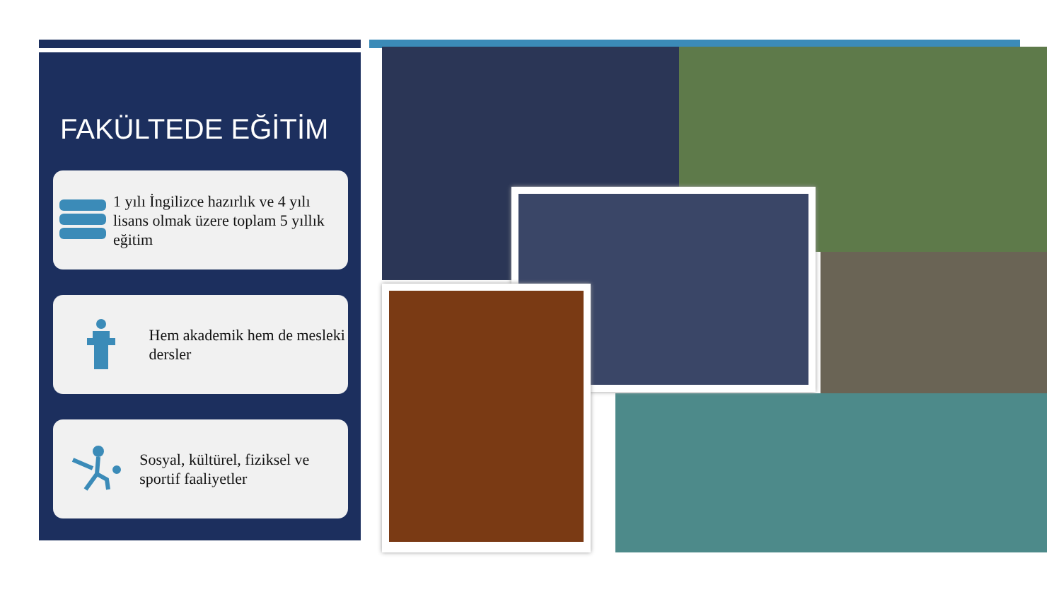FAKÜLTEDE EĞİTİM
1 yılı İngilizce hazırlık ve 4 yılı lisans olmak üzere toplam 5 yıllık eğitim
Hem akademik hem de mesleki dersler
Sosyal, kültürel, fiziksel ve sportif faaliyetler